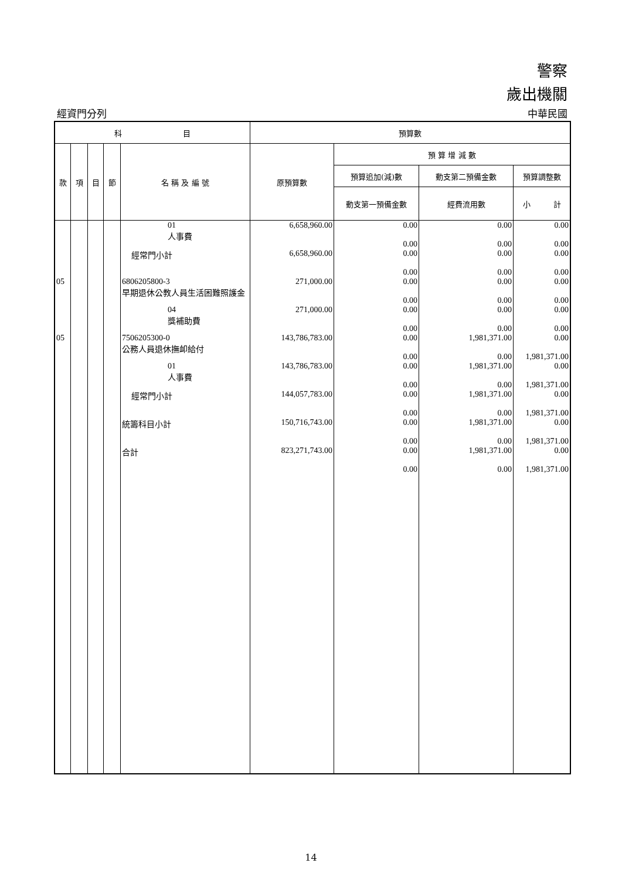警察
歲出機關
經資門分列 中華民國
| 科 目 | | | | | 預算數 | | | |
| --- | --- | --- | --- | --- | --- | --- | --- | --- |
| 款 | 項 | 目 | 節 | 名 稱 及 編 號 | 原預算數 | 預 算 增 減 數 | | |
| | | | | | | 預算追加(減)數 | 動支第二預備金數 | 預算調整數 |
| | | | | | | 動支第一預備金數 | 經費流用數 | 小 計 |
| | | | | 01 人事費 | 6,658,960.00 | 0.00 0.00 | 0.00 0.00 | 0.00 0.00 |
| | | | | 經常門小計 | 6,658,960.00 | 0.00 0.00 | 0.00 0.00 | 0.00 0.00 |
| 05 | | | | 6806205800-3 早期退休公教人員生活困難照護金 | 271,000.00 | 0.00 0.00 | 0.00 0.00 | 0.00 0.00 |
| | | | | 04 獎補助費 | 271,000.00 | 0.00 0.00 | 0.00 0.00 | 0.00 0.00 |
| 05 | | | | 7506205300-0 公務人員退休撫卹給付 | 143,786,783.00 | 0.00 0.00 | 1,981,371.00 0.00 | 0.00 1,981,371.00 |
| | | | | 01 人事費 | 143,786,783.00 | 0.00 0.00 | 1,981,371.00 0.00 | 0.00 1,981,371.00 |
| | | | | 經常門小計 | 144,057,783.00 | 0.00 0.00 | 1,981,371.00 0.00 | 0.00 1,981,371.00 |
| | | | | 統籌科目小計 | 150,716,743.00 | 0.00 0.00 | 1,981,371.00 0.00 | 0.00 1,981,371.00 |
| | | | | 合計 | 823,271,743.00 | 0.00 0.00 | 1,981,371.00 0.00 | 0.00 1,981,371.00 |
14